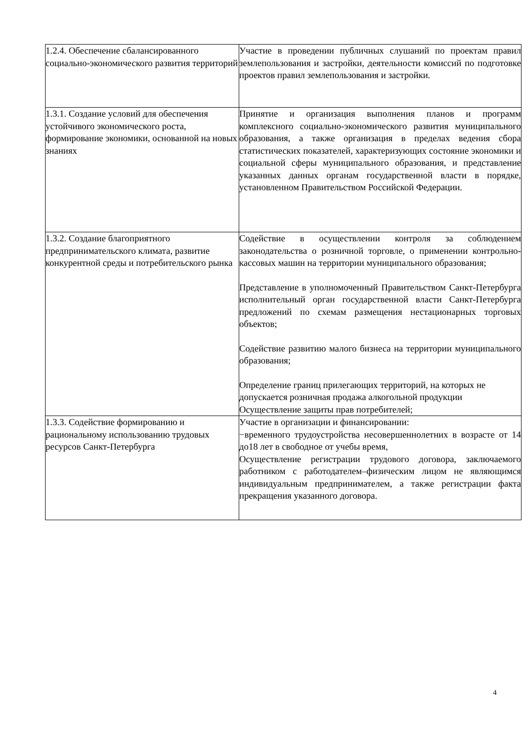| 1.2.4. Обеспечение сбалансированного социально-экономического развития территорий | Участие в проведении публичных слушаний по проектам правил землепользования и застройки, деятельности комиссий по подготовке проектов правил землепользования и застройки. |
| 1.3.1. Создание условий для обеспечения устойчивого экономического роста, формирование экономики, основанной на новых знаниях | Принятие и организация выполнения планов и программ комплексного социально-экономического развития муниципального образования, а также организация в пределах ведения сбора статистических показателей, характеризующих состояние экономики и социальной сферы муниципального образования, и представление указанных данных органам государственной власти в порядке, установленном Правительством Российской Федерации. |
| 1.3.2. Создание благоприятного предпринимательского климата, развитие конкурентной среды и потребительского рынка | Содействие в осуществлении контроля за соблюдением законодательства о розничной торговле, о применении контрольно-кассовых машин на территории муниципального образования; Представление в уполномоченный Правительством Санкт-Петербурга исполнительный орган государственной власти Санкт-Петербурга предложений по схемам размещения нестационарных торговых объектов; Содействие развитию малого бизнеса на территории муниципального образования; Определение границ прилегающих территорий, на которых не допускается розничная продажа алкогольной продукции Осуществление защиты прав потребителей; |
| 1.3.3. Содействие формированию и рациональному использованию трудовых ресурсов Санкт-Петербурга | Участие в организации и финансировании: −временного трудоустройства несовершеннолетних в возрасте от 14 до18 лет в свободное от учебы время, Осуществление регистрации трудового договора, заключаемого работником с работодателем–физическим лицом не являющимся индивидуальным предпринимателем, а также регистрации факта прекращения указанного договора. |
4